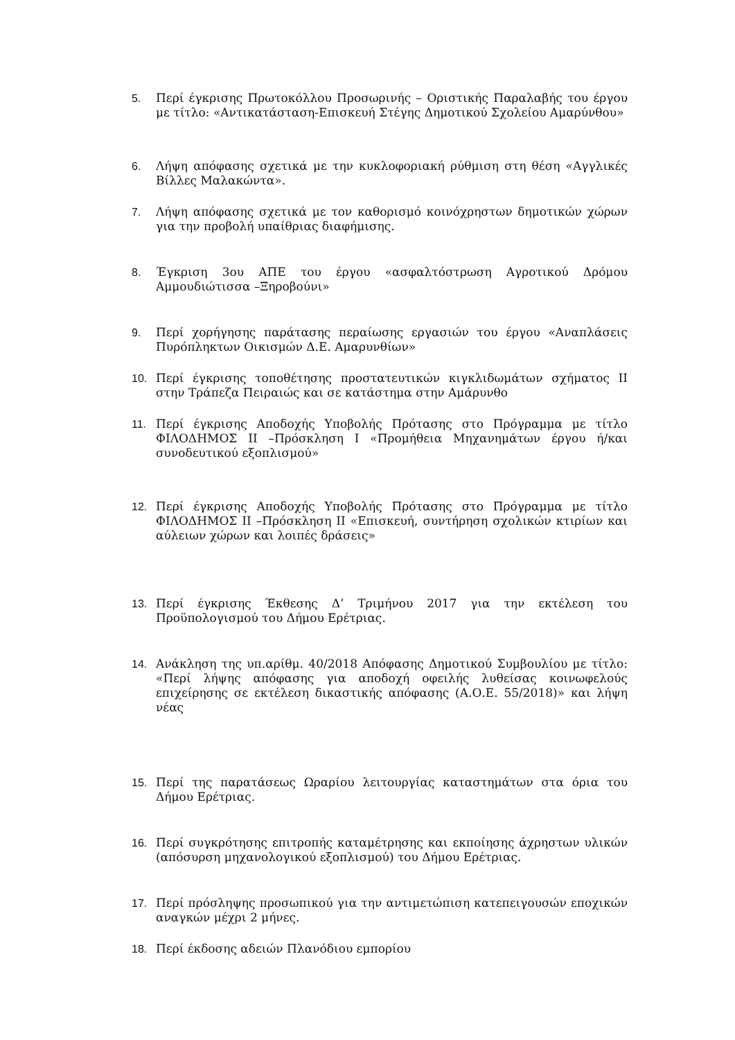5. Περί έγκρισης Πρωτοκόλλου Προσωρινής – Οριστικής Παραλαβής του έργου με τίτλο: «Αντικατάσταση-Επισκευή Στέγης Δημοτικού Σχολείου Αμαρύνθου»
6. Λήψη απόφασης σχετικά με την κυκλοφοριακή ρύθμιση στη θέση «Αγγλικές Βίλλες Μαλακώντα».
7. Λήψη απόφασης σχετικά με τον καθορισμό κοινόχρηστων δημοτικών χώρων για την προβολή υπαίθριας διαφήμισης.
8. Έγκριση 3ου ΑΠΕ του έργου «ασφαλτόστρωση Αγροτικού Δρόμου Αμμουδιώτισσα –Ξηροβούνι»
9. Περί χορήγησης παράτασης περαίωσης εργασιών του έργου «Αναπλάσεις Πυρόπληκτων Οικισμών Δ.Ε. Αμαρυνθίων»
10. Περί έγκρισης τοποθέτησης προστατευτικών κιγκλιδωμάτων σχήματος ΙΙ στην Τράπεζα Πειραιώς και σε κατάστημα στην Αμάρυνθο
11. Περί έγκρισης Αποδοχής Υποβολής Πρότασης στο Πρόγραμμα με τίτλο ΦΙΛΟΔΗΜΟΣ ΙΙ –Πρόσκληση Ι «Προμήθεια Μηχανημάτων έργου ή/και συνοδευτικού εξοπλισμού»
12. Περί έγκρισης Αποδοχής Υποβολής Πρότασης στο Πρόγραμμα με τίτλο ΦΙΛΟΔΗΜΟΣ ΙΙ –Πρόσκληση ΙΙ «Επισκευή, συντήρηση σχολικών κτιρίων και αύλειων χώρων και λοιπές δράσεις»
13. Περί έγκρισης Έκθεσης Δ’ Τριμήνου 2017 για την εκτέλεση του Προϋπολογισμού του Δήμου Ερέτριας.
14. Ανάκληση της υπ.αρίθμ. 40/2018 Απόφασης Δημοτικού Συμβουλίου με τίτλο: «Περί λήψης απόφασης για αποδοχή οφειλής λυθείσας κοινωφελούς επιχείρησης σε εκτέλεση δικαστικής απόφασης (Α.Ο.Ε. 55/2018)» και λήψη νέας
15. Περί της παρατάσεως Ωραρίου λειτουργίας καταστημάτων στα όρια του Δήμου Ερέτριας.
16. Περί συγκρότησης επιτροπής καταμέτρησης και εκποίησης άχρηστων υλικών (απόσυρση μηχανολογικού εξοπλισμού) του Δήμου Ερέτριας.
17. Περί πρόσληψης προσωπικού για την αντιμετώπιση κατεπειγουσών εποχικών αναγκών μέχρι 2 μήνες.
18. Περί έκδοσης αδειών Πλανόδιου εμπορίου